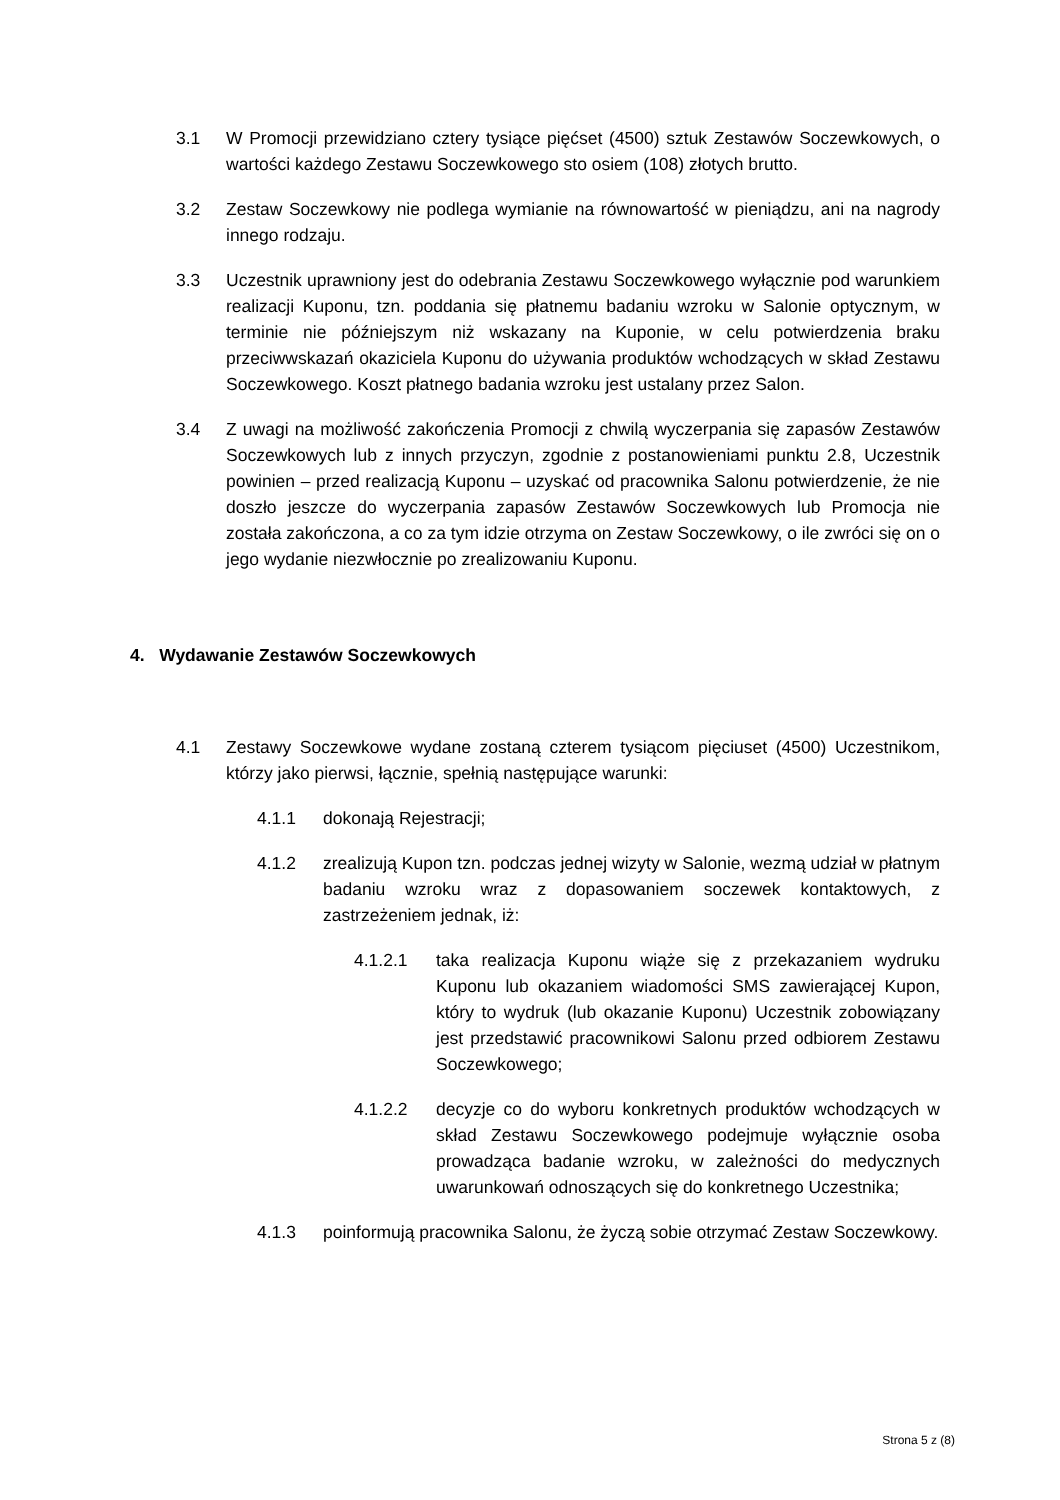3.1 W Promocji przewidziano cztery tysiące pięćset (4500) sztuk Zestawów Soczewkowych, o wartości każdego Zestawu Soczewkowego sto osiem (108) złotych brutto.
3.2 Zestaw Soczewkowy nie podlega wymianie na równowartość w pieniądzu, ani na nagrody innego rodzaju.
3.3 Uczestnik uprawniony jest do odebrania Zestawu Soczewkowego wyłącznie pod warunkiem realizacji Kuponu, tzn. poddania się płatnemu badaniu wzroku w Salonie optycznym, w terminie nie późniejszym niż wskazany na Kuponie, w celu potwierdzenia braku przeciwwskazań okaziciela Kuponu do używania produktów wchodzących w skład Zestawu Soczewkowego. Koszt płatnego badania wzroku jest ustalany przez Salon.
3.4 Z uwagi na możliwość zakończenia Promocji z chwilą wyczerpania się zapasów Zestawów Soczewkowych lub z innych przyczyn, zgodnie z postanowieniami punktu 2.8, Uczestnik powinien – przed realizacją Kuponu – uzyskać od pracownika Salonu potwierdzenie, że nie doszło jeszcze do wyczerpania zapasów Zestawów Soczewkowych lub Promocja nie została zakończona, a co za tym idzie otrzyma on Zestaw Soczewkowy, o ile zwróci się on o jego wydanie niezwłocznie po zrealizowaniu Kuponu.
4. Wydawanie Zestawów Soczewkowych
4.1 Zestawy Soczewkowe wydane zostaną czterem tysiącom pięciuset (4500) Uczestnikom, którzy jako pierwsi, łącznie, spełnią następujące warunki:
4.1.1 dokonają Rejestracji;
4.1.2 zrealizują Kupon tzn. podczas jednej wizyty w Salonie, wezmą udział w płatnym badaniu wzroku wraz z dopasowaniem soczewek kontaktowych, z zastrzeżeniem jednak, iż:
4.1.2.1 taka realizacja Kuponu wiąże się z przekazaniem wydruku Kuponu lub okazaniem wiadomości SMS zawierającej Kupon, który to wydruk (lub okazanie Kuponu) Uczestnik zobowiązany jest przedstawić pracownikowi Salonu przed odbiorem Zestawu Soczewkowego;
4.1.2.2 decyzje co do wyboru konkretnych produktów wchodzących w skład Zestawu Soczewkowego podejmuje wyłącznie osoba prowadząca badanie wzroku, w zależności do medycznych uwarunkowań odnoszących się do konkretnego Uczestnika;
4.1.3 poinformują pracownika Salonu, że życzą sobie otrzymać Zestaw Soczewkowy.
Strona 5 z (8)